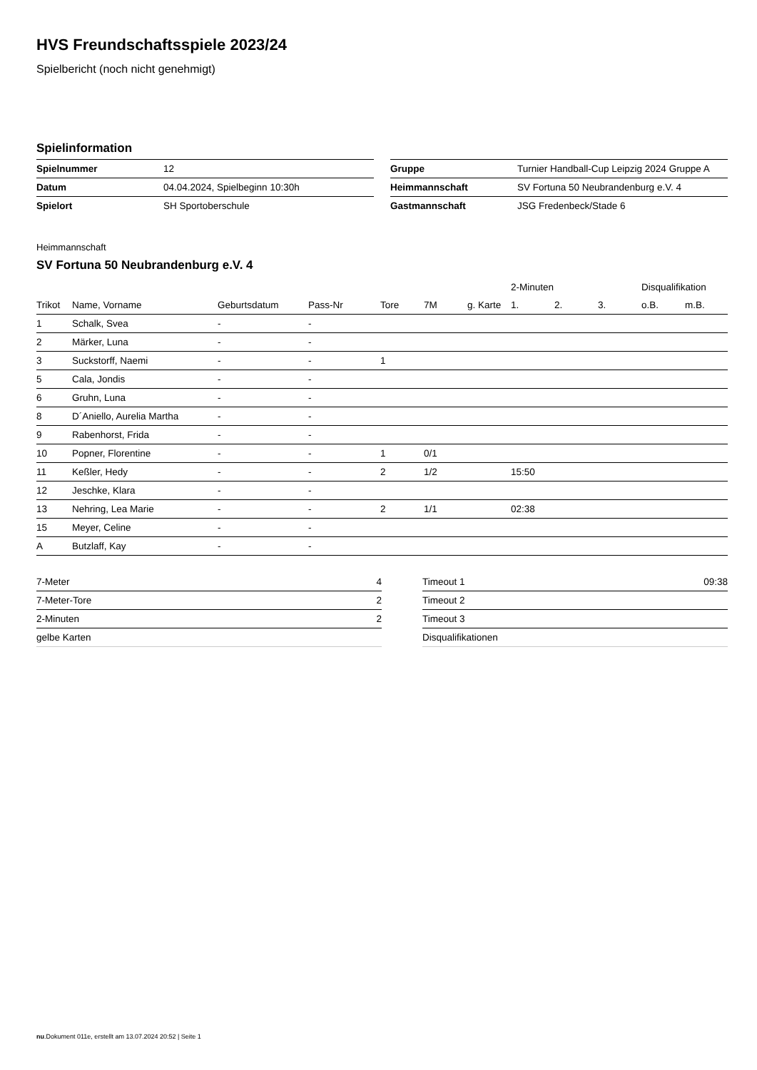HVS Freundschaftsspiele 2023/24
Spielbericht (noch nicht genehmigt)
Spielinformation
| Spielnummer | 12 |
| Datum | 04.04.2024, Spielbeginn 10:30h |
| Spielort | SH Sportoberschule |
| Gruppe | Turnier Handball-Cup Leipzig 2024 Gruppe A |
| Heimmannschaft | SV Fortuna 50 Neubrandenburg e.V. 4 |
| Gastmannschaft | JSG Fredenbeck/Stade 6 |
Heimmannschaft
SV Fortuna 50 Neubrandenburg e.V. 4
| | | | | | | | 2-Minuten | | | Disqualifikation | |
| --- | --- | --- | --- | --- | --- | --- | --- | --- | --- | --- | --- |
| Trikot | Name, Vorname | Geburtsdatum | Pass-Nr | Tore | 7M | g. Karte | 1. | 2. | 3. | o.B. | m.B. |
| 1 | Schalk, Svea | - | - | | | | | | | | |
| 2 | Märker, Luna | - | - | | | | | | | | |
| 3 | Suckstorff, Naemi | - | - | 1 | | | | | | | |
| 5 | Cala, Jondis | - | - | | | | | | | | |
| 6 | Gruhn, Luna | - | - | | | | | | | | |
| 8 | D´Aniello, Aurelia Martha | - | - | | | | | | | | |
| 9 | Rabenhorst, Frida | - | - | | | | | | | | |
| 10 | Popner, Florentine | - | - | 1 | 0/1 | | | | | | |
| 11 | Keßler, Hedy | - | - | 2 | 1/2 | | 15:50 | | | | |
| 12 | Jeschke, Klara | - | - | | | | | | | | |
| 13 | Nehring, Lea Marie | - | - | 2 | 1/1 | | 02:38 | | | | |
| 15 | Meyer, Celine | - | - | | | | | | | | |
| A | Butzlaff, Kay | - | - | | | | | | | | |
| 7-Meter | 4 |
| 7-Meter-Tore | 2 |
| 2-Minuten | 2 |
| gelbe Karten | |
| Timeout 1 | 09:38 |
| Timeout 2 | |
| Timeout 3 | |
| Disqualifikationen | |
nu.Dokument 011e, erstellt am 13.07.2024 20:52 | Seite 1